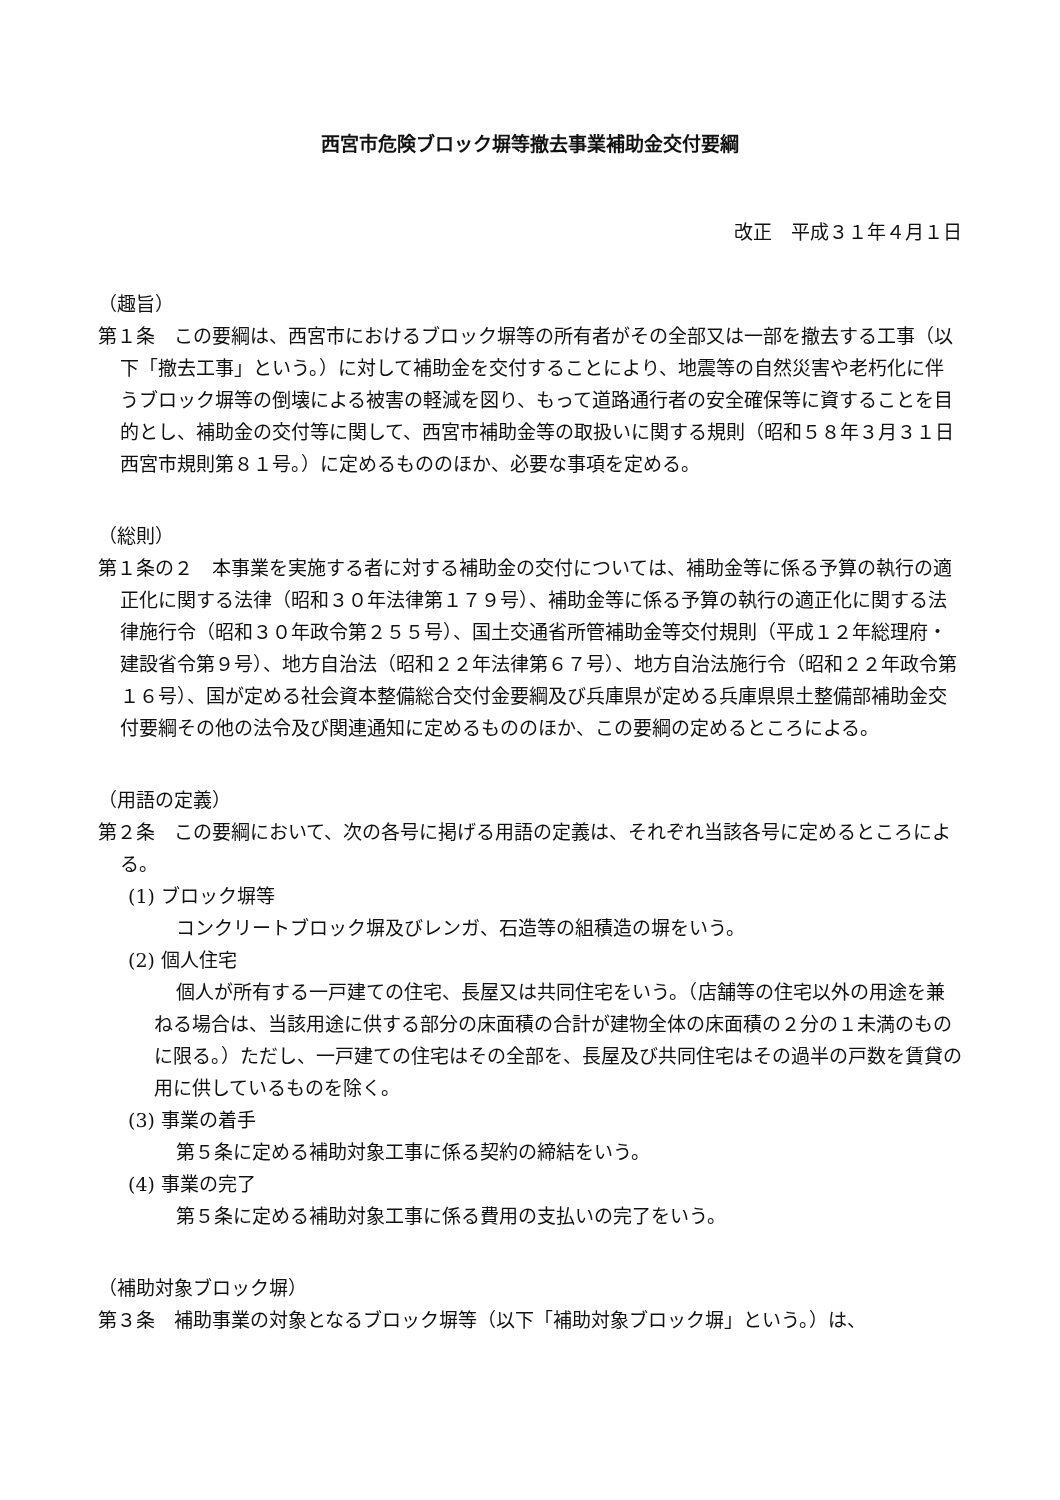西宮市危険ブロック塀等撤去事業補助金交付要綱
改正　平成３１年４月１日
（趣旨）
第１条　この要綱は、西宮市におけるブロック塀等の所有者がその全部又は一部を撤去する工事（以下「撤去工事」という。）に対して補助金を交付することにより、地震等の自然災害や老朽化に伴うブロック塀等の倒壊による被害の軽減を図り、もって道路通行者の安全確保等に資することを目的とし、補助金の交付等に関して、西宮市補助金等の取扱いに関する規則（昭和５８年３月３１日西宮市規則第８１号。）に定めるもののほか、必要な事項を定める。
（総則）
第１条の２　本事業を実施する者に対する補助金の交付については、補助金等に係る予算の執行の適正化に関する法律（昭和３０年法律第１７９号）、補助金等に係る予算の執行の適正化に関する法律施行令（昭和３０年政令第２５５号）、国土交通省所管補助金等交付規則（平成１２年総理府・建設省令第９号）、地方自治法（昭和２２年法律第６７号）、地方自治法施行令（昭和２２年政令第１６号）、国が定める社会資本整備総合交付金要綱及び兵庫県が定める兵庫県県土整備部補助金交付要綱その他の法令及び関連通知に定めるもののほか、この要綱の定めるところによる。
（用語の定義）
第２条　この要綱において、次の各号に掲げる用語の定義は、それぞれ当該各号に定めるところによる。
(1) ブロック塀等
コンクリートブロック塀及びレンガ、石造等の組積造の塀をいう。
(2) 個人住宅
個人が所有する一戸建ての住宅、長屋又は共同住宅をいう。（店舗等の住宅以外の用途を兼ねる場合は、当該用途に供する部分の床面積の合計が建物全体の床面積の２分の１未満のものに限る。）ただし、一戸建ての住宅はその全部を、長屋及び共同住宅はその過半の戸数を賃貸の用に供しているものを除く。
(3) 事業の着手
第５条に定める補助対象工事に係る契約の締結をいう。
(4) 事業の完了
第５条に定める補助対象工事に係る費用の支払いの完了をいう。
（補助対象ブロック塀）
第３条　補助事業の対象となるブロック塀等（以下「補助対象ブロック塀」という。）は、